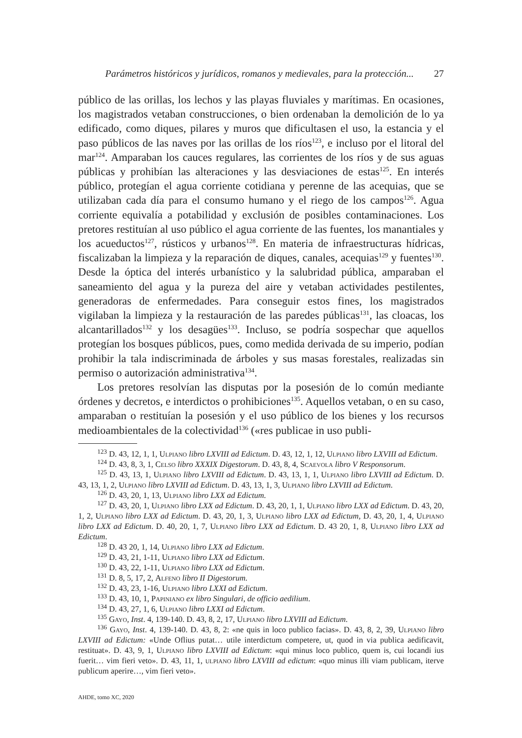Parámetros históricos y jurídicos, romanos y medievales, para la protección... 27
público de las orillas, los lechos y las playas fluviales y marítimas. En ocasiones, los magistrados vetaban construcciones, o bien ordenaban la demolición de lo ya edificado, como diques, pilares y muros que dificultasen el uso, la estancia y el paso públicos de las naves por las orillas de los ríos<sup>123</sup>, e incluso por el litoral del mar<sup>124</sup>. Amparaban los cauces regulares, las corrientes de los ríos y de sus aguas públicas y prohibían las alteraciones y las desviaciones de estas<sup>125</sup>. En interés público, protegían el agua corriente cotidiana y perenne de las acequias, que se utilizaban cada día para el consumo humano y el riego de los campos<sup>126</sup>. Agua corriente equivalía a potabilidad y exclusión de posibles contaminaciones. Los pretores restituían al uso público el agua corriente de las fuentes, los manantiales y los acueductos<sup>127</sup>, rústicos y urbanos<sup>128</sup>. En materia de infraestructuras hídricas, fiscalizaban la limpieza y la reparación de diques, canales, acequias<sup>129</sup> y fuentes<sup>130</sup>. Desde la óptica del interés urbanístico y la salubridad pública, amparaban el saneamiento del agua y la pureza del aire y vetaban actividades pestilentes, generadoras de enfermedades. Para conseguir estos fines, los magistrados vigilaban la limpieza y la restauración de las paredes públicas<sup>131</sup>, las cloacas, los alcantarillados<sup>132</sup> y los desagües<sup>133</sup>. Incluso, se podría sospechar que aquellos protegían los bosques públicos, pues, como medida derivada de su imperio, podían prohibir la tala indiscriminada de árboles y sus masas forestales, realizadas sin permiso o autorización administrativa<sup>134</sup>.
Los pretores resolvían las disputas por la posesión de lo común mediante órdenes y decretos, e interdictos o prohibiciones<sup>135</sup>. Aquellos vetaban, o en su caso, amparaban o restituían la posesión y el uso público de los bienes y los recursos medioambientales de la colectividad<sup>136</sup> («res publicae in uso publi-
<sup>123</sup> D. 43, 12, 1, 1, Ulpiano libro LXVIII ad Edictum. D. 43, 12, 1, 12, Ulpiano libro LXVIII ad Edictum.
<sup>124</sup> D. 43, 8, 3, 1, Celso libro XXXIX Digestorum. D. 43, 8, 4, Scaevola libro V Responsorum.
<sup>125</sup> D. 43, 13, 1, Ulpiano libro LXVIII ad Edictum. D. 43, 13, 1, 1, Ulpiano libro LXVIII ad Edictum. D. 43, 13, 1, 2, Ulpiano libro LXVIII ad Edictum. D. 43, 13, 1, 3, Ulpiano libro LXVIII ad Edictum.
<sup>126</sup> D. 43, 20, 1, 13, Ulpiano libro LXX ad Edictum.
<sup>127</sup> D. 43, 20, 1, Ulpiano libro LXX ad Edictum. D. 43, 20, 1, 1, Ulpiano libro LXX ad Edictum. D. 43, 20, 1, 2, Ulpiano libro LXX ad Edictum. D. 43, 20, 1, 3, Ulpiano libro LXX ad Edictum, D. 43, 20, 1, 4, Ulpiano libro LXX ad Edictum. D. 40, 20, 1, 7, Ulpiano libro LXX ad Edictum. D. 43 20, 1, 8, Ulpiano libro LXX ad Edictum.
<sup>128</sup> D. 43 20, 1, 14, Ulpiano libro LXX ad Edictum.
<sup>129</sup> D. 43, 21, 1-11, Ulpiano libro LXX ad Edictum.
<sup>130</sup> D. 43, 22, 1-11, Ulpiano libro LXX ad Edictum.
<sup>131</sup> D. 8, 5, 17, 2, Alfeno libro II Digestorum.
<sup>132</sup> D. 43, 23, 1-16, Ulpiano libro LXXI ad Edictum.
<sup>133</sup> D. 43, 10, 1, Papiniano ex libro Singulari, de officio aedilium.
<sup>134</sup> D. 43, 27, 1, 6, Ulpiano libro LXXI ad Edictum.
<sup>135</sup> Gayo, Inst. 4, 139-140. D. 43, 8, 2, 17, Ulpiano libro LXVIII ad Edictum.
<sup>136</sup> Gayo, Inst. 4, 139-140. D. 43, 8, 2: «ne quis in loco publico facias». D. 43, 8, 2, 39, Ulpiano libro LXVIII ad Edictum: «Unde Oflius putat… utile interdictum competere, ut, quod in via publica aedificavit, restituat». D. 43, 9, 1, Ulpiano libro LXVIII ad Edictum: «qui minus loco publico, quem is, cui locandi ius fuerit… vim fieri veto». D. 43, 11, 1, ulpiano libro LXVIII ad edictum: «quo minus illi viam publicam, iterve publicum aperire…, vim fieri veto».
AHDE, tomo XC, 2020